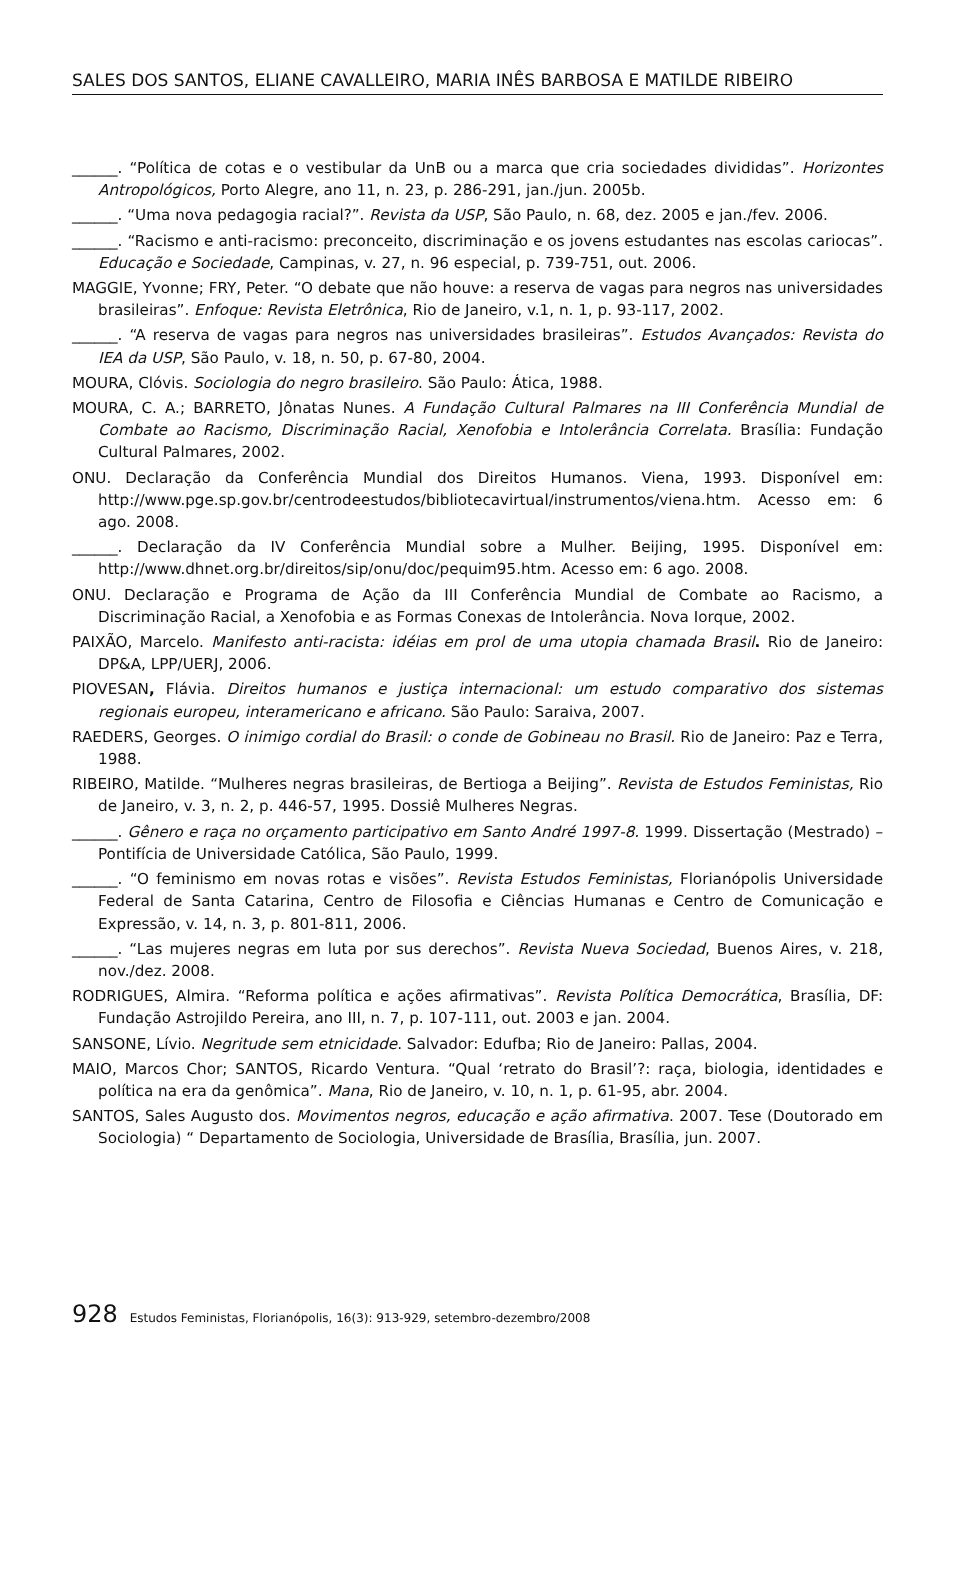SALES DOS SANTOS, ELIANE CAVALLEIRO, MARIA INÊS BARBOSA E MATILDE RIBEIRO
______. “Política de cotas e o vestibular da UnB ou a marca que cria sociedades divididas”. Horizontes Antropológicos, Porto Alegre, ano 11, n. 23, p. 286-291, jan./jun. 2005b.
______. “Uma nova pedagogia racial?”. Revista da USP, São Paulo, n. 68, dez. 2005 e jan./fev. 2006.
______. “Racismo e anti-racismo: preconceito, discriminação e os jovens estudantes nas escolas cariocas”. Educação e Sociedade, Campinas, v. 27, n. 96 especial, p. 739-751, out. 2006.
MAGGIE, Yvonne; FRY, Peter. “O debate que não houve: a reserva de vagas para negros nas universidades brasileiras”. Enfoque: Revista Eletrônica, Rio de Janeiro, v.1, n. 1, p. 93-117, 2002.
______. “A reserva de vagas para negros nas universidades brasileiras”. Estudos Avançados: Revista do IEA da USP, São Paulo, v. 18, n. 50, p. 67-80, 2004.
MOURA, Clóvis. Sociologia do negro brasileiro. São Paulo: Ática, 1988.
MOURA, C. A.; BARRETO, Jônatas Nunes. A Fundação Cultural Palmares na III Conferência Mundial de Combate ao Racismo, Discriminação Racial, Xenofobia e Intolerância Correlata. Brasília: Fundação Cultural Palmares, 2002.
ONU. Declaração da Conferência Mundial dos Direitos Humanos. Viena, 1993. Disponível em: http://www.pge.sp.gov.br/centrodeestudos/bibliotecavirtual/instrumentos/viena.htm. Acesso em: 6 ago. 2008.
______. Declaração da IV Conferência Mundial sobre a Mulher. Beijing, 1995. Disponível em: http://www.dhnet.org.br/direitos/sip/onu/doc/pequim95.htm. Acesso em: 6 ago. 2008.
ONU. Declaração e Programa de Ação da III Conferência Mundial de Combate ao Racismo, a Discriminação Racial, a Xenofobia e as Formas Conexas de Intolerância. Nova Iorque, 2002.
PAIXÃO, Marcelo. Manifesto anti-racista: idéias em prol de uma utopia chamada Brasil. Rio de Janeiro: DP&A, LPP/UERJ, 2006.
PIOVESAN, Flávia. Direitos humanos e justiça internacional: um estudo comparativo dos sistemas regionais europeu, interamericano e africano. São Paulo: Saraiva, 2007.
RAEDERS, Georges. O inimigo cordial do Brasil: o conde de Gobineau no Brasil. Rio de Janeiro: Paz e Terra, 1988.
RIBEIRO, Matilde. “Mulheres negras brasileiras, de Bertioga a Beijing”. Revista de Estudos Feministas, Rio de Janeiro, v. 3, n. 2, p. 446-57, 1995. Dossiê Mulheres Negras.
______. Gênero e raça no orçamento participativo em Santo André 1997-8. 1999. Dissertação (Mestrado) – Pontifícia de Universidade Católica, São Paulo, 1999.
______. “O feminismo em novas rotas e visões”. Revista Estudos Feministas, Florianópolis Universidade Federal de Santa Catarina, Centro de Filosofia e Ciências Humanas e Centro de Comunicação e Expressão, v. 14, n. 3, p. 801-811, 2006.
______. “Las mujeres negras em luta por sus derechos”. Revista Nueva Sociedad, Buenos Aires, v. 218, nov./dez. 2008.
RODRIGUES, Almira. “Reforma política e ações afirmativas”. Revista Política Democrática, Brasília, DF: Fundação Astrojildo Pereira, ano III, n. 7, p. 107-111, out. 2003 e jan. 2004.
SANSONE, Lívio. Negritude sem etnicidade. Salvador: Edufba; Rio de Janeiro: Pallas, 2004.
MAIO, Marcos Chor; SANTOS, Ricardo Ventura. “Qual ‘retrato do Brasil’?: raça, biologia, identidades e política na era da genômica”. Mana, Rio de Janeiro, v. 10, n. 1, p. 61-95, abr. 2004.
SANTOS, Sales Augusto dos. Movimentos negros, educação e ação afirmativa. 2007. Tese (Doutorado em Sociologia) “ Departamento de Sociologia, Universidade de Brasília, Brasília, jun. 2007.
928 Estudos Feministas, Florianópolis, 16(3): 913-929, setembro-dezembro/2008